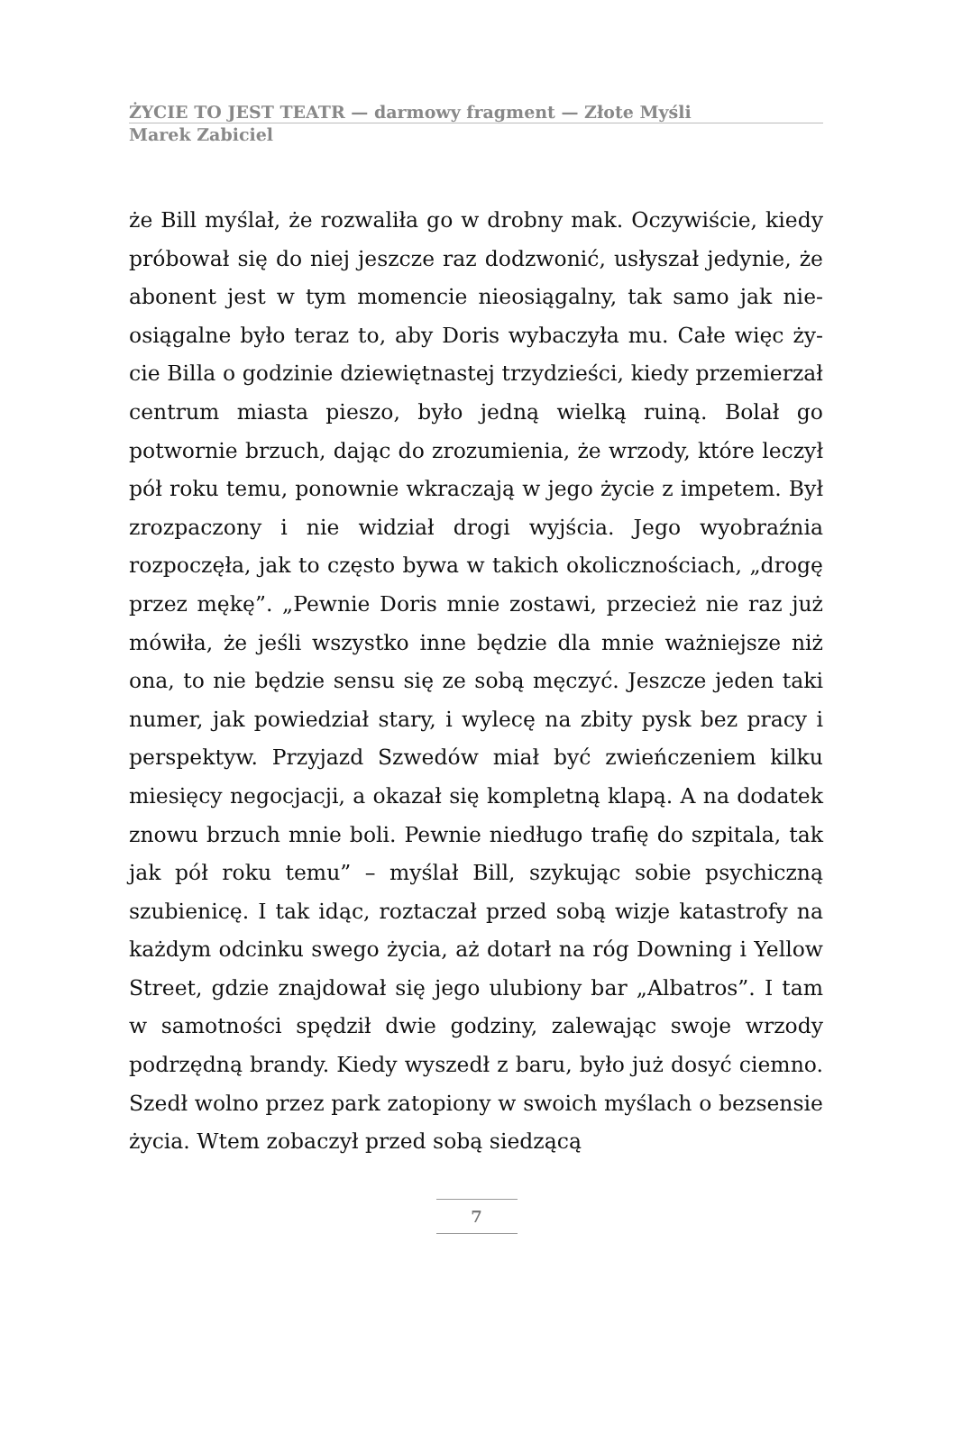ŻYCIE TO JEST TEATR — darmowy fragment — Złote Myśli
Marek Zabiciel
że Bill myślał, że rozwaliła go w drobny mak. Oczywiście, kiedy próbował się do niej jeszcze raz dodzwonić, usłyszał jedynie, że abonent jest w tym momencie nieosiągalny, tak samo jak nie­osiągalne było teraz to, aby Doris wybaczyła mu. Całe więc ży­cie Billa o godzinie dziewiętnastej trzydzieści, kiedy przemie­rzał centrum miasta pieszo, było jedną wielką ruiną. Bolał go potwornie brzuch, dając do zrozumienia, że wrzody, które le­czył pół roku temu, ponownie wkraczają w jego życie z impe­tem. Był zrozpaczony i nie widział drogi wyjścia. Jego wyobraź­nia rozpoczęła, jak to często bywa w takich okolicznościach, „drogę przez mękę”. „Pewnie Doris mnie zostawi, przecież nie raz już mówiła, że jeśli wszystko inne będzie dla mnie ważniej­sze niż ona, to nie będzie sensu się ze sobą męczyć. Jeszcze je­den taki numer, jak powiedział stary, i wylecę na zbity pysk bez pracy i perspektyw. Przyjazd Szwedów miał być zwieńczeniem kilku miesięcy negocjacji, a okazał się kompletną klapą. A na dodatek znowu brzuch mnie boli. Pewnie niedługo trafię do szpitala, tak jak pół roku temu” – myślał Bill, szykując sobie psychiczną szubienicę. I tak idąc, roztaczał przed sobą wizje katastrofy na każdym odcinku swego życia, aż dotarł na róg Downing i Yellow Street, gdzie znajdował się jego ulubiony bar „Albatros”. I tam w samotności spędził dwie godziny, zalewając swoje wrzody podrzędną brandy. Kiedy wyszedł z baru, było już dosyć ciemno. Szedł wolno przez park zatopiony w swoich myślach o bezsensie życia. Wtem zobaczył przed sobą siedzącą
7